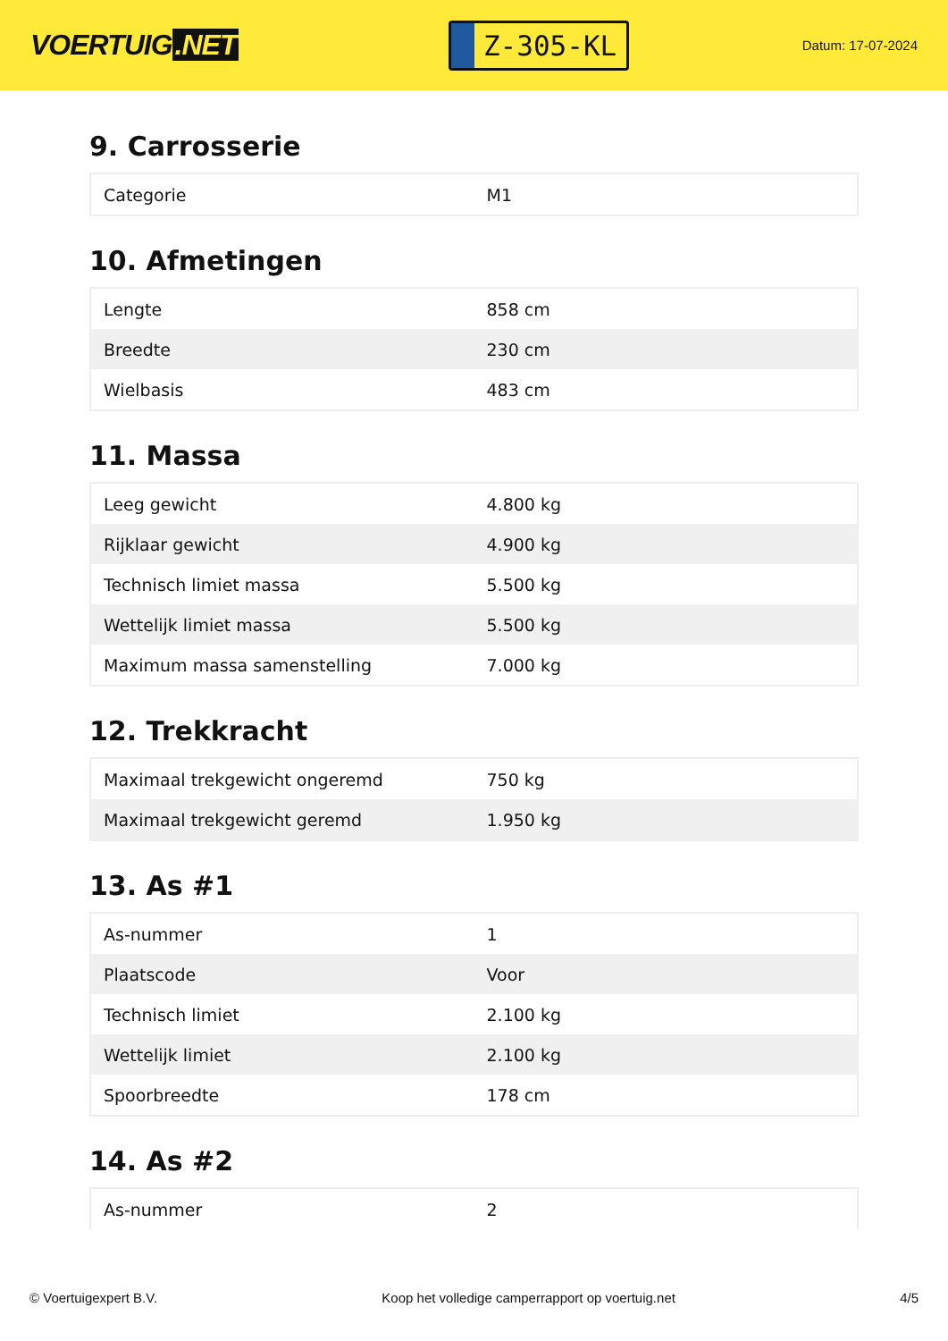VOERTUIG.NET
Z-305-KL
Datum: 17-07-2024
9. Carrosserie
| Categorie | M1 |
10. Afmetingen
| Lengte | 858 cm |
| Breedte | 230 cm |
| Wielbasis | 483 cm |
11. Massa
| Leeg gewicht | 4.800 kg |
| Rijklaar gewicht | 4.900 kg |
| Technisch limiet massa | 5.500 kg |
| Wettelijk limiet massa | 5.500 kg |
| Maximum massa samenstelling | 7.000 kg |
12. Trekkracht
| Maximaal trekgewicht ongeremd | 750 kg |
| Maximaal trekgewicht geremd | 1.950 kg |
13. As #1
| As-nummer | 1 |
| Plaatscode | Voor |
| Technisch limiet | 2.100 kg |
| Wettelijk limiet | 2.100 kg |
| Spoorbreedte | 178 cm |
14. As #2
| As-nummer | 2 |
© Voertuigexpert B.V. Koop het volledige camperrapport op voertuig.net 4/5